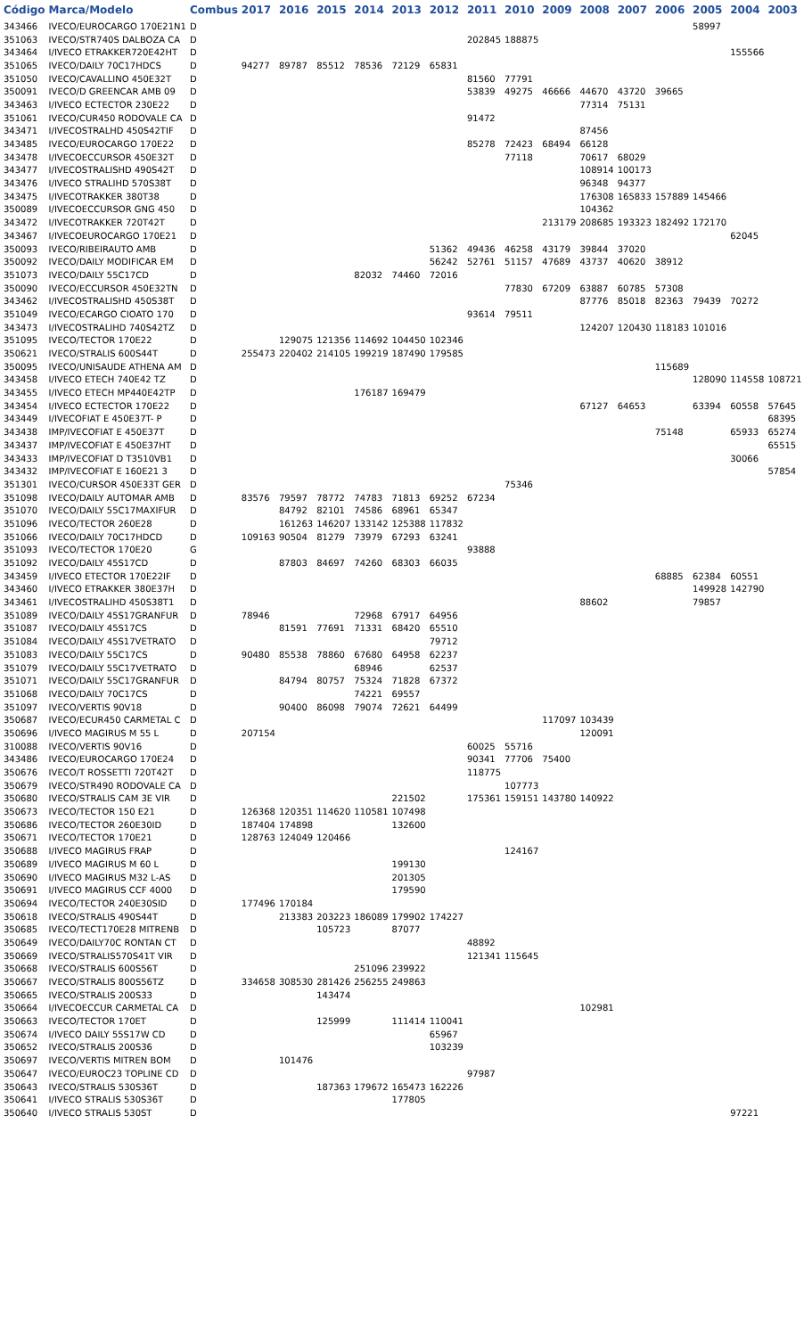| Código | Marca/Modelo | Combus | 2017 | 2016 | 2015 | 2014 | 2013 | 2012 | 2011 | 2010 | 2009 | 2008 | 2007 | 2006 | 2005 | 2004 | 2003 |
| --- | --- | --- | --- | --- | --- | --- | --- | --- | --- | --- | --- | --- | --- | --- | --- | --- | --- |
| 343466 | IVECO/EUROCARGO 170E21N1 | D | | | | | | | | | | | | | 58997 | | |
| 351063 | IVECO/STR740S DALBOZA CA | D | | | | | | | 202845 | 188875 | | | | | | | |
| 343464 | I/IVECO ETRAKKER720E42HT | D | | | | | | | | | | | | | | 155566 | |
| 351065 | IVECO/DAILY 70C17HDCS | D | 94277 | 89787 | 85512 | 78536 | 72129 | 65831 | | | | | | | | | |
| 351050 | IVECO/CAVALLINO 450E32T | D | | | | | | | 81560 | 77791 | | | | | | | |
| 350091 | IVECO/D GREENCAR AMB 09 | D | | | | | | | 53839 | 49275 | 46666 | 44670 | 43720 | 39665 | | | |
| 343463 | I/IVECO ECTECTOR 230E22 | D | | | | | | | | | | 77314 | 75131 | | | | |
| 351061 | IVECO/CUR450 RODOVALE CA | D | | | | | | | 91472 | | | | | | | | |
| 343471 | I/IVECOSTRALHD 450S42TIF | D | | | | | | | | | | 87456 | | | | | |
| 343485 | IVECO/EUROCARGO 170E22 | D | | | | | | | 85278 | 72423 | 68494 | 66128 | | | | | |
| 343478 | I/IVECOECCURSOR 450E32T | D | | | | | | | | 77118 | | 70617 | 68029 | | | | |
| 343477 | I/IVECOSTRALISHD 490S42T | D | | | | | | | | | | 108914 | 100173 | | | | |
| 343476 | I/IVECO STRALIHD 570S38T | D | | | | | | | | | | 96348 | 94377 | | | | |
| 343475 | I/IVECOTRAKKER 380T38 | D | | | | | | | | | | 176308 | 165833 | 157889 | 145466 | | |
| 350089 | I/IVECOECCURSOR GNG 450 | D | | | | | | | | | | 104362 | | | | | |
| 343472 | I/IVECOTRAKKER 720T42T | D | | | | | | | | | 213179 | 208685 | 193323 | 182492 | 172170 | | |
| 343467 | I/IVECOEUROCARGO 170E21 | D | | | | | | | | | | | | | | 62045 | |
| 350093 | IVECO/RIBEIRAUTO AMB | D | | | | | | 51362 | 49436 | 46258 | 43179 | 39844 | 37020 | | | | |
| 350092 | IVECO/DAILY MODIFICAR EM | D | | | | | | 56242 | 52761 | 51157 | 47689 | 43737 | 40620 | 38912 | | | |
| 351073 | IVECO/DAILY 55C17CD | D | | | | 82032 | 74460 | 72016 | | | | | | | | | |
| 350090 | IVECO/ECCURSOR 450E32TN | D | | | | | | | | 77830 | 67209 | 63887 | 60785 | 57308 | | | |
| 343462 | I/IVECOSTRALISHD 450S38T | D | | | | | | | | | | 87776 | 85018 | 82363 | 79439 | 70272 | |
| 351049 | IVECO/ECARGO CIOATO 170 | D | | | | | | | 93614 | 79511 | | | | | | | |
| 343473 | I/IVECOSTRALIHD 740S42TZ | D | | | | | | | | | | 124207 | 120430 | 118183 | 101016 | | |
| 351095 | IVECO/TECTOR 170E22 | D | | 129075 | 121356 | 114692 | 104450 | 102346 | | | | | | | | | |
| 350621 | IVECO/STRALIS 600S44T | D | 255473 | 220402 | 214105 | 199219 | 187490 | 179585 | | | | | | | | | |
| 350095 | IVECO/UNISAUDE ATHENA AM | D | | | | | | | | | | | | 115689 | | | |
| 343458 | I/IVECO ETECH 740E42 TZ | D | | | | | | | | | | | | | 128090 | 114558 | 108721 |
| 343455 | I/IVECO ETECH MP440E42TP | D | | | | 176187 | 169479 | | | | | | | | | | |
| 343454 | I/IVECO ECTECTOR 170E22 | D | | | | | | | | | | 67127 | 64653 | | 63394 | 60558 | 57645 |
| 343449 | I/IVECOFIAT E 450E37T- P | D | | | | | | | | | | | | | | | 68395 |
| 343438 | IMP/IVECOFIAT E 450E37T | D | | | | | | | | | | | | 75148 | | 65933 | 65274 |
| 343437 | IMP/IVECOFIAT E 450E37HT | D | | | | | | | | | | | | | | | 65515 |
| 343433 | IMP/IVECOFIAT D T3510VB1 | D | | | | | | | | | | | | | | 30066 | |
| 343432 | IMP/IVECOFIAT E 160E21 3 | D | | | | | | | | | | | | | | | 57854 |
| 351301 | IVECO/CURSOR 450E33T GER | D | | | | | | | | 75346 | | | | | | | |
| 351098 | IVECO/DAILY AUTOMAR AMB | D | 83576 | 79597 | 78772 | 74783 | 71813 | 69252 | 67234 | | | | | | | | |
| 351070 | IVECO/DAILY 55C17MAXIFUR | D | | 84792 | 82101 | 74586 | 68961 | 65347 | | | | | | | | | |
| 351096 | IVECO/TECTOR 260E28 | D | | 161263 | 146207 | 133142 | 125388 | 117832 | | | | | | | | | |
| 351066 | IVECO/DAILY 70C17HDCD | D | 109163 | 90504 | 81279 | 73979 | 67293 | 63241 | | | | | | | | | |
| 351093 | IVECO/TECTOR 170E20 | G | | | | | | | 93888 | | | | | | | | |
| 351092 | IVECO/DAILY 45S17CD | D | | 87803 | 84697 | 74260 | 68303 | 66035 | | | | | | | | | |
| 343459 | I/IVECO ETECTOR 170E22IF | D | | | | | | | | | | | | 68885 | 62384 | 60551 | |
| 343460 | I/IVECO ETRAKKER 380E37H | D | | | | | | | | | | | | | 149928 | 142790 | |
| 343461 | I/IVECOSTRALIHD 450S38T1 | D | | | | | | | | | | 88602 | | | 79857 | | |
| 351089 | IVECO/DAILY 45S17GRANFUR | D | 78946 | | | 72968 | 67917 | 64956 | | | | | | | | | |
| 351087 | IVECO/DAILY 45S17CS | D | | 81591 | 77691 | 71331 | 68420 | 65510 | | | | | | | | | |
| 351084 | IVECO/DAILY 45S17VETRATO | D | | | | | | 79712 | | | | | | | | | |
| 351083 | IVECO/DAILY 55C17CS | D | 90480 | 85538 | 78860 | 67680 | 64958 | 62237 | | | | | | | | | |
| 351079 | IVECO/DAILY 55C17VETRATO | D | | | | 68946 | | 62537 | | | | | | | | | |
| 351071 | IVECO/DAILY 55C17GRANFUR | D | | 84794 | 80757 | 75324 | 71828 | 67372 | | | | | | | | | |
| 351068 | IVECO/DAILY 70C17CS | D | | | | 74221 | 69557 | | | | | | | | | | |
| 351097 | IVECO/VERTIS 90V18 | D | | 90400 | 86098 | 79074 | 72621 | 64499 | | | | | | | | | |
| 350687 | IVECO/ECUR450 CARMETAL C | D | | | | | | | | | 117097 | 103439 | | | | | |
| 350696 | I/IVECO MAGIRUS M 55 L | D | 207154 | | | | | | | | | 120091 | | | | | |
| 310088 | IVECO/VERTIS 90V16 | D | | | | | | | 60025 | 55716 | | | | | | | |
| 343486 | IVECO/EUROCARGO 170E24 | D | | | | | | | 90341 | 77706 | 75400 | | | | | | |
| 350676 | IVECO/T ROSSETTI 720T42T | D | | | | | | | 118775 | | | | | | | | |
| 350679 | IVECO/STR490 RODOVALE CA | D | | | | | | | | 107773 | | | | | | | |
| 350680 | IVECO/STRALIS CAM 3E VIR | D | | | | | 221502 | | 175361 | 159151 | 143780 | 140922 | | | | | |
| 350673 | IVECO/TECTOR 150 E21 | D | 126368 | 120351 | 114620 | 110581 | 107498 | | | | | | | | | | |
| 350686 | IVECO/TECTOR 260E30ID | D | 187404 | 174898 | | | 132600 | | | | | | | | | | |
| 350671 | IVECO/TECTOR 170E21 | D | 128763 | 124049 | 120466 | | | | | | | | | | | | |
| 350688 | I/IVECO MAGIRUS FRAP | D | | | | | | | | 124167 | | | | | | | |
| 350689 | I/IVECO MAGIRUS M 60 L | D | | | | | 199130 | | | | | | | | | | |
| 350690 | I/IVECO MAGIRUS M32 L-AS | D | | | | | 201305 | | | | | | | | | | |
| 350691 | I/IVECO MAGIRUS CCF 4000 | D | | | | | 179590 | | | | | | | | | | |
| 350694 | IVECO/TECTOR 240E30SID | D | 177496 | 170184 | | | | | | | | | | | | | |
| 350618 | IVECO/STRALIS 490S44T | D | | 213383 | 203223 | 186089 | 179902 | 174227 | | | | | | | | | |
| 350685 | IVECO/TECT170E28 MITRENB | D | | | 105723 | | 87077 | | | | | | | | | | |
| 350649 | IVECO/DAILY70C RONTAN CT | D | | | | | | | 48892 | | | | | | | | |
| 350669 | IVECO/STRALIS570S41T VIR | D | | | | | | | 121341 | 115645 | | | | | | | |
| 350668 | IVECO/STRALIS 600S56T | D | | | | 251096 | 239922 | | | | | | | | | | |
| 350667 | IVECO/STRALIS 800S56TZ | D | 334658 | 308530 | 281426 | 256255 | 249863 | | | | | | | | | | |
| 350665 | IVECO/STRALIS 200S33 | D | | | 143474 | | | | | | | | | | | | |
| 350664 | I/IVECOECCUR CARMETAL CA | D | | | | | | | | | | 102981 | | | | | |
| 350663 | IVECO/TECTOR 170ET | D | | | 125999 | | 111414 | 110041 | | | | | | | | | |
| 350674 | I/IVECO DAILY 55S17W CD | D | | | | | | 65967 | | | | | | | | | |
| 350652 | IVECO/STRALIS 200S36 | D | | | | | | 103239 | | | | | | | | | |
| 350697 | IVECO/VERTIS MITREN BOM | D | | 101476 | | | | | | | | | | | | | |
| 350647 | IVECO/EUROC23 TOPLINE CD | D | | | | | | | 97987 | | | | | | | | |
| 350643 | IVECO/STRALIS 530S36T | D | | | 187363 | 179672 | 165473 | 162226 | | | | | | | | | |
| 350641 | I/IVECO STRALIS 530S36T | D | | | | | 177805 | | | | | | | | | | |
| 350640 | I/IVECO STRALIS 530ST | D | | | | | | | | | | | | | | 97221 | |